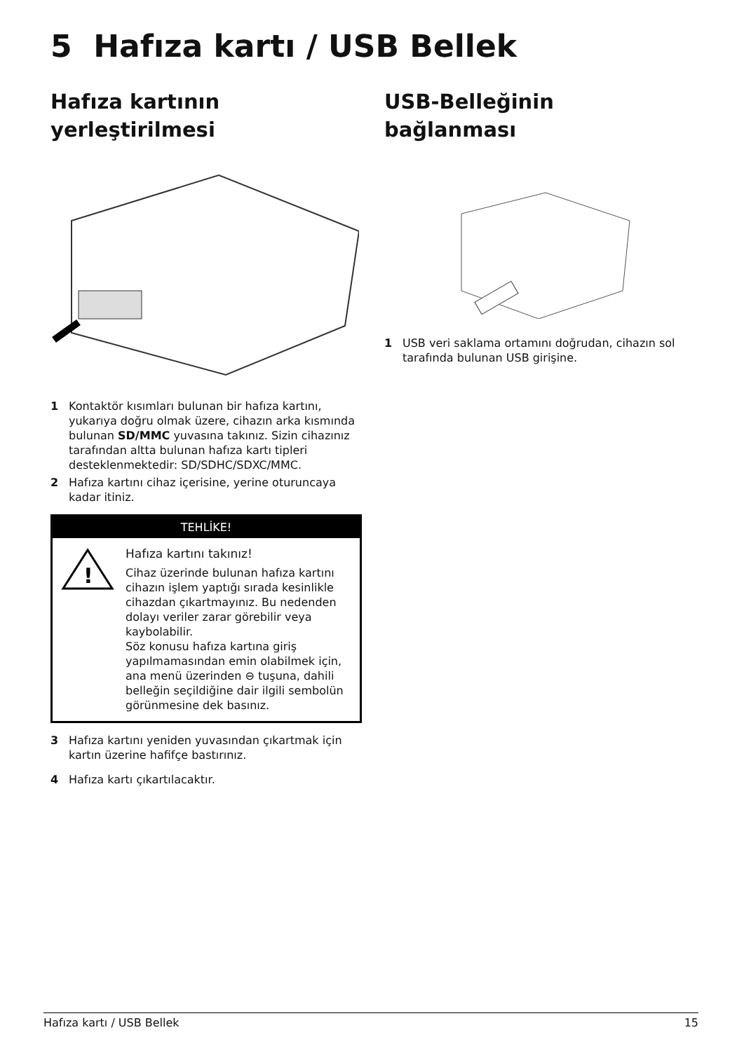5 Hafıza kartı / USB Bellek
Hafıza kartının
yerleştirilmesi
1 Kontaktör kısımları bulunan bir hafıza kartını, yukarıya doğru olmak üzere, cihazın arka kısmında bulunan SD/MMC yuvasına takınız. Sizin cihazınız tarafından altta bulunan hafıza kartı tipleri desteklenmektedir: SD/SDHC/SDXC/MMC.
2 Hafıza kartını cihaz içerisine, yerine oturuncaya kadar itiniz.
TEHLİKE!
!
Hafıza kartını takınız!
Cihaz üzerinde bulunan hafıza kartını cihazın işlem yaptığı sırada kesinlikle cihazdan çıkartmayınız. Bu nedenden dolayı veriler zarar görebilir veya kaybolabilir.
Söz konusu hafıza kartına giriş yapılmamasından emin olabilmek için, ana menü üzerinden ⊖ tuşuna, dahili belleğin seçildiğine dair ilgili sembolün görünmesine dek basınız.
3 Hafıza kartını yeniden yuvasından çıkartmak için kartın üzerine hafifçe bastırınız.
4 Hafıza kartı çıkartılacaktır.
USB-Belleğinin bağlanması
1 USB veri saklama ortamını doğrudan, cihazın sol tarafında bulunan USB girişine.
Hafıza kartı / USB Bellek 15